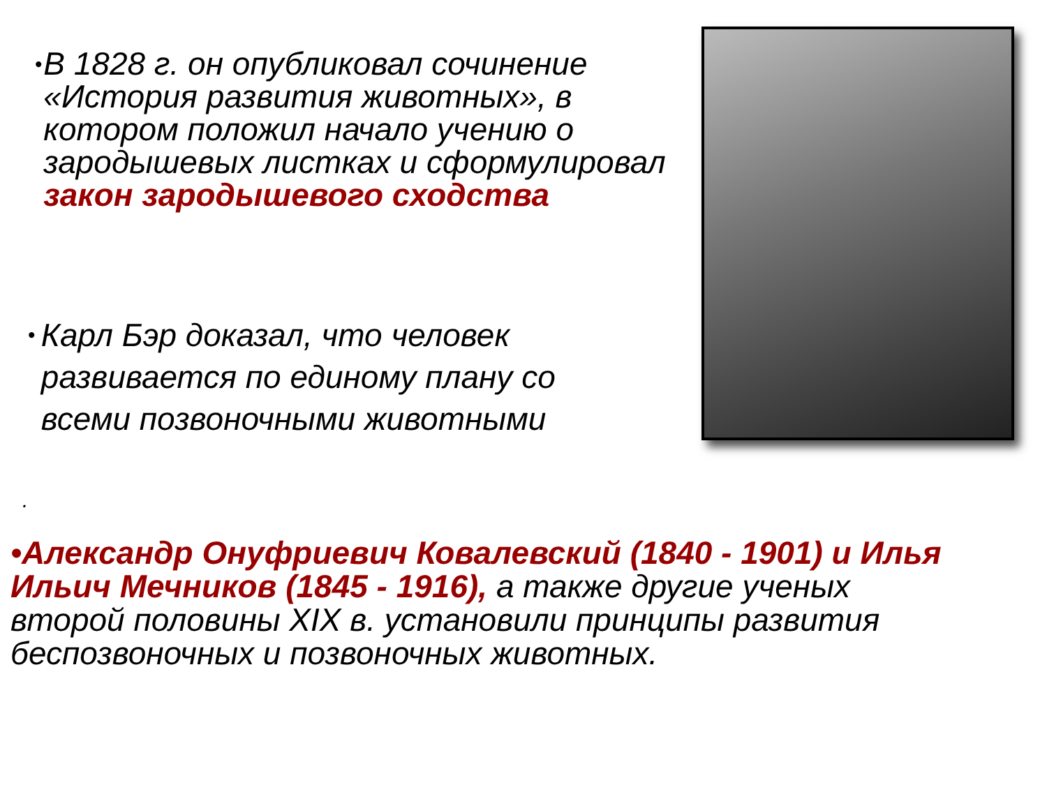•
В 1828 г. он опубликовал сочинение «История развития животных», в котором положил начало учению о зародышевых листках и сформулировал закон зародышевого сходства
•
Карл Бэр доказал, что человек развивается по единому плану со всеми позвоночными животными
.
•Александр Онуфриевич Ковалевский (1840 - 1901) и Илья Ильич Мечников (1845 - 1916), а также другие ученых второй половины XIX в. установили принципы развития беспозвоночных и позвоночных животных.